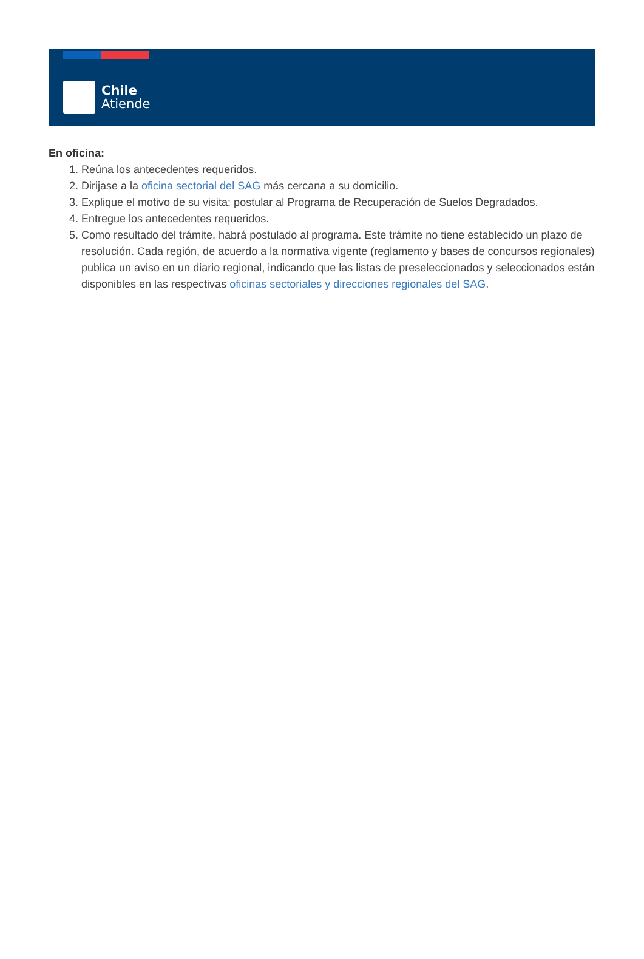Chile
Atiende
En oficina:
1. Reúna los antecedentes requeridos.
2. Dirijase a la oficina sectorial del SAG más cercana a su domicilio.
3. Explique el motivo de su visita: postular al Programa de Recuperación de Suelos Degradados.
4. Entregue los antecedentes requeridos.
5. Como resultado del trámite, habrá postulado al programa. Este trámite no tiene establecido un plazo de resolución. Cada región, de acuerdo a la normativa vigente (reglamento y bases de concursos regionales) publica un aviso en un diario regional, indicando que las listas de preseleccionados y seleccionados están disponibles en las respectivas oficinas sectoriales y direcciones regionales del SAG.